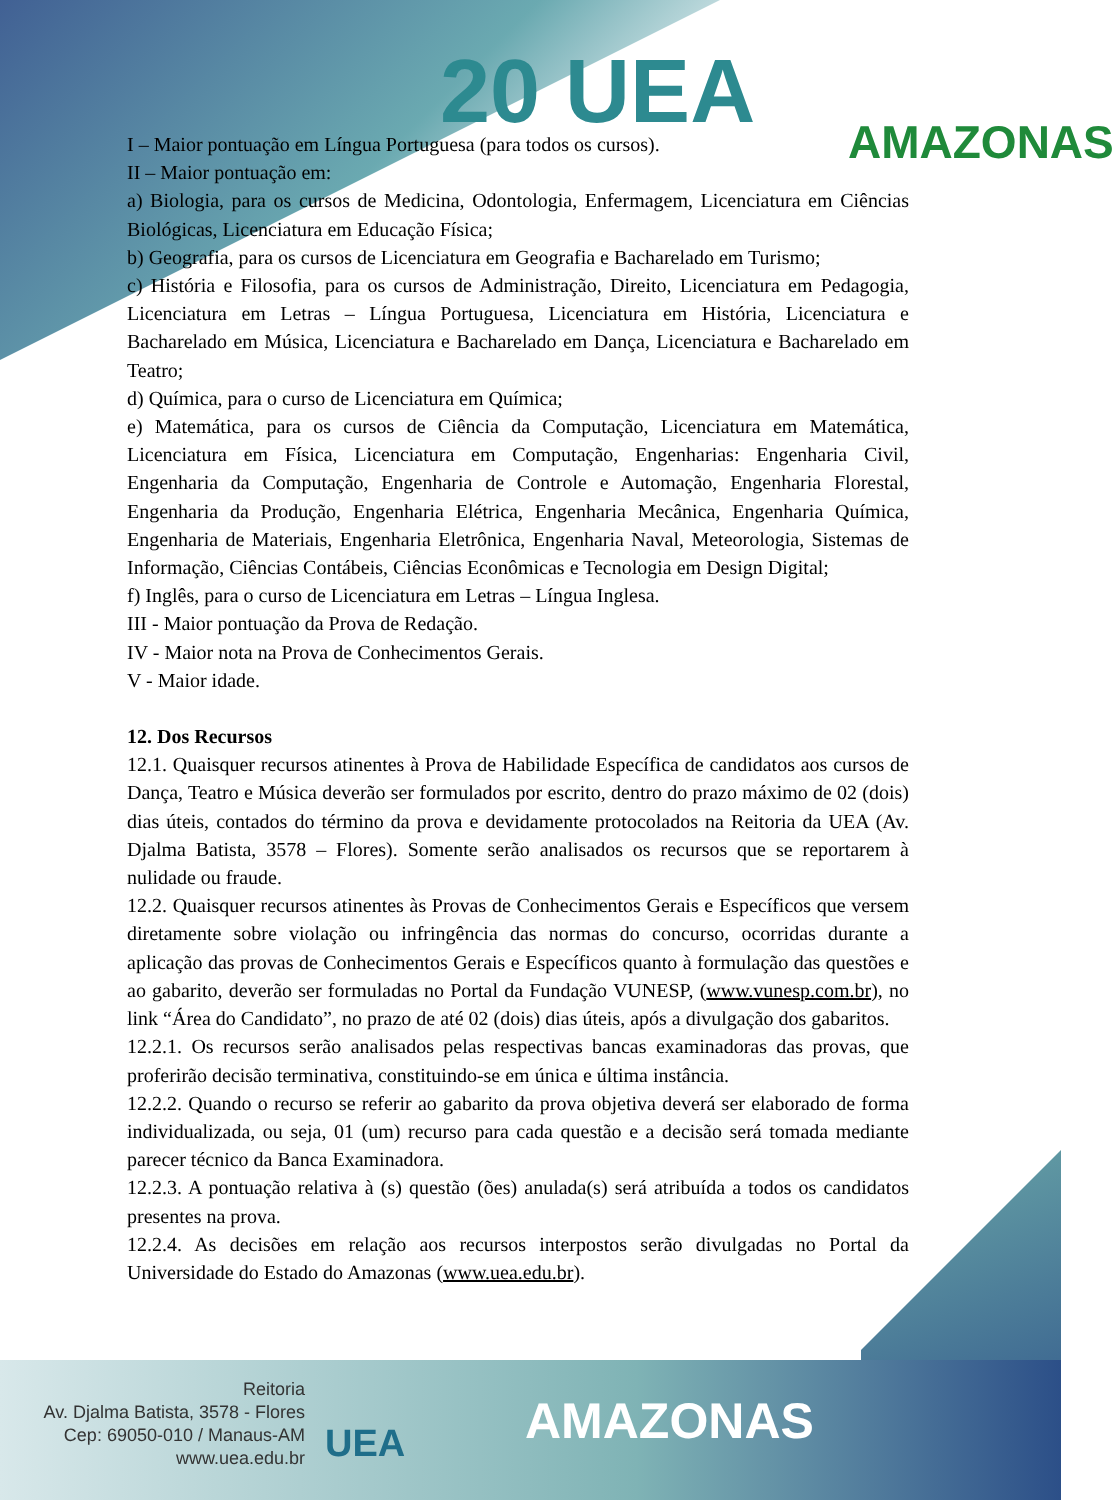20 UEA AMAZONAS
I – Maior pontuação em Língua Portuguesa (para todos os cursos).
II – Maior pontuação em:
a) Biologia, para os cursos de Medicina, Odontologia, Enfermagem, Licenciatura em Ciências Biológicas, Licenciatura em Educação Física;
b) Geografia, para os cursos de Licenciatura em Geografia e Bacharelado em Turismo;
c) História e Filosofia, para os cursos de Administração, Direito, Licenciatura em Pedagogia, Licenciatura em Letras – Língua Portuguesa, Licenciatura em História, Licenciatura e Bacharelado em Música, Licenciatura e Bacharelado em Dança, Licenciatura e Bacharelado em Teatro;
d) Química, para o curso de Licenciatura em Química;
e) Matemática, para os cursos de Ciência da Computação, Licenciatura em Matemática, Licenciatura em Física, Licenciatura em Computação, Engenharias: Engenharia Civil, Engenharia da Computação, Engenharia de Controle e Automação, Engenharia Florestal, Engenharia da Produção, Engenharia Elétrica, Engenharia Mecânica, Engenharia Química, Engenharia de Materiais, Engenharia Eletrônica, Engenharia Naval, Meteorologia, Sistemas de Informação, Ciências Contábeis, Ciências Econômicas e Tecnologia em Design Digital;
f) Inglês, para o curso de Licenciatura em Letras – Língua Inglesa.
III - Maior pontuação da Prova de Redação.
IV - Maior nota na Prova de Conhecimentos Gerais.
V - Maior idade.
12. Dos Recursos
12.1. Quaisquer recursos atinentes à Prova de Habilidade Específica de candidatos aos cursos de Dança, Teatro e Música deverão ser formulados por escrito, dentro do prazo máximo de 02 (dois) dias úteis, contados do término da prova e devidamente protocolados na Reitoria da UEA (Av. Djalma Batista, 3578 – Flores). Somente serão analisados os recursos que se reportarem à nulidade ou fraude.
12.2. Quaisquer recursos atinentes às Provas de Conhecimentos Gerais e Específicos que versem diretamente sobre violação ou infringência das normas do concurso, ocorridas durante a aplicação das provas de Conhecimentos Gerais e Específicos quanto à formulação das questões e ao gabarito, deverão ser formuladas no Portal da Fundação VUNESP, (www.vunesp.com.br), no link “Área do Candidato”, no prazo de até 02 (dois) dias úteis, após a divulgação dos gabaritos.
12.2.1. Os recursos serão analisados pelas respectivas bancas examinadoras das provas, que proferirão decisão terminativa, constituindo-se em única e última instância.
12.2.2. Quando o recurso se referir ao gabarito da prova objetiva deverá ser elaborado de forma individualizada, ou seja, 01 (um) recurso para cada questão e a decisão será tomada mediante parecer técnico da Banca Examinadora.
12.2.3. A pontuação relativa à (s) questão (ões) anulada(s) será atribuída a todos os candidatos presentes na prova.
12.2.4. As decisões em relação aos recursos interpostos serão divulgadas no Portal da Universidade do Estado do Amazonas (www.uea.edu.br).
Reitoria
Av. Djalma Batista, 3578 - Flores
Cep: 69050-010 / Manaus-AM
www.uea.edu.br
UEA AMAZONAS